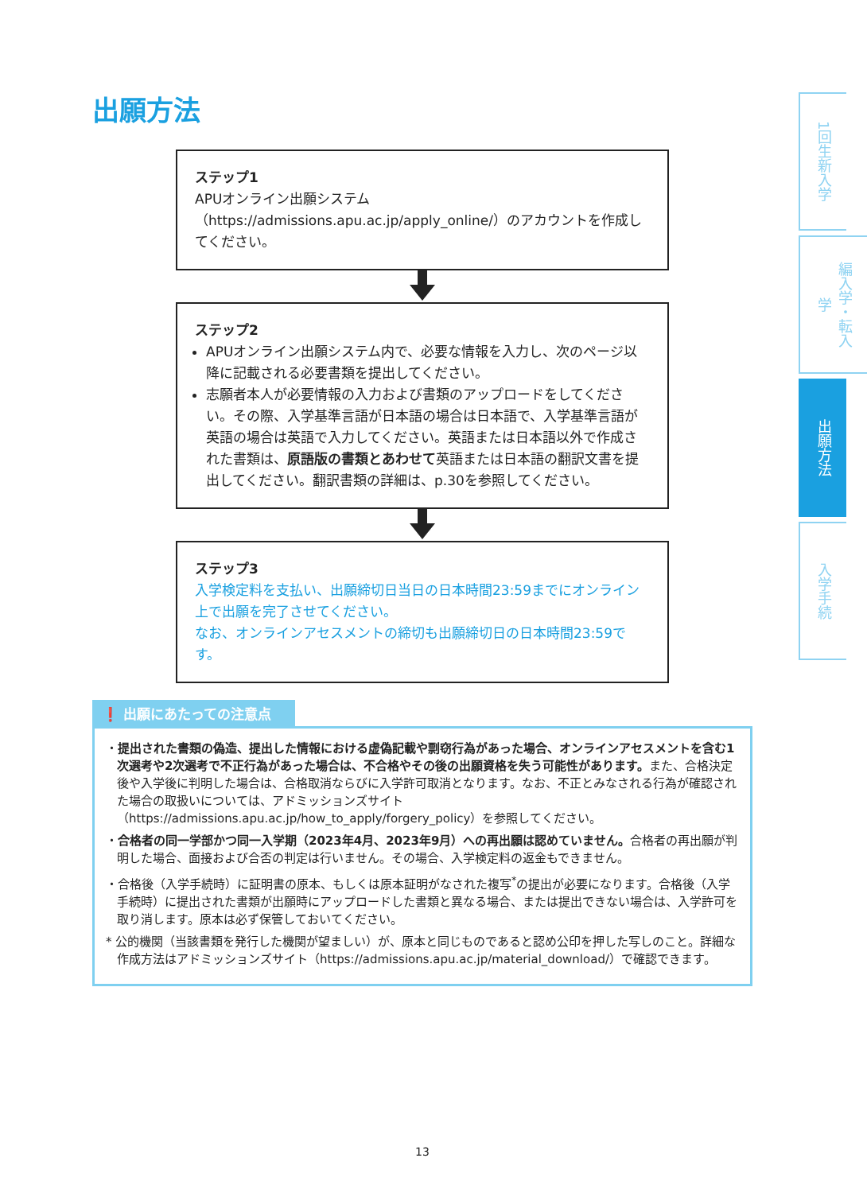出願方法
ステップ1
APUオンライン出願システム（https://admissions.apu.ac.jp/apply_online/）のアカウントを作成してください。
ステップ2
APUオンライン出願システム内で、必要な情報を入力し、次のページ以降に記載される必要書類を提出してください。
志願者本人が必要情報の入力および書類のアップロードをしてください。その際、入学基準言語が日本語の場合は日本語で、入学基準言語が英語の場合は英語で入力してください。英語または日本語以外で作成された書類は、原語版の書類とあわせて英語または日本語の翻訳文書を提出してください。翻訳書類の詳細は、p.30を参照してください。
ステップ3
入学検定料を支払い、出願締切日当日の日本時間23:59までにオンライン上で出願を完了させてください。
なお、オンラインアセスメントの締切も出願締切日の日本時間23:59です。
❗ 出願にあたっての注意点
・提出された書類の偽造、提出した情報における虚偽記載や剽窃行為があった場合、オンラインアセスメントを含む1次選考や2次選考で不正行為があった場合は、不合格やその後の出願資格を失う可能性があります。また、合格決定後や入学後に判明した場合は、合格取消ならびに入学許可取消となります。なお、不正とみなされる行為が確認された場合の取扱いについては、アドミッションズサイト（https://admissions.apu.ac.jp/how_to_apply/forgery_policy）を参照してください。
・合格者の同一学部かつ同一入学期（2023年4月、2023年9月）への再出願は認めていません。合格者の再出願が判明した場合、面接および合否の判定は行いません。その場合、入学検定料の返金もできません。
・合格後（入学手続時）に証明書の原本、もしくは原本証明がなされた複写<sup>*</sup>の提出が必要になります。合格後（入学手続時）に提出された書類が出願時にアップロードした書類と異なる場合、または提出できない場合は、入学許可を取り消します。原本は必ず保管しておいてください。
* 公的機関（当該書類を発行した機関が望ましい）が、原本と同じものであると認め公印を押した写しのこと。詳細な作成方法はアドミッションズサイト（https://admissions.apu.ac.jp/material_download/）で確認できます。
1回生新入学
編入学・転入学
出願方法
入学手続
13